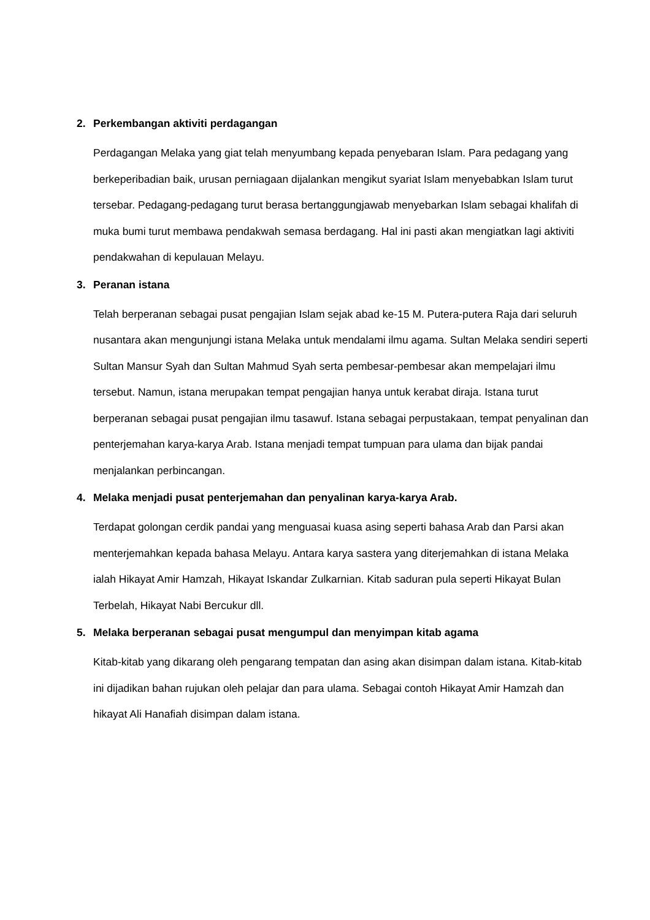2. Perkembangan aktiviti perdagangan
Perdagangan Melaka yang giat telah menyumbang kepada penyebaran Islam. Para pedagang yang berkeperibadian baik, urusan perniagaan dijalankan mengikut syariat Islam menyebabkan Islam turut tersebar. Pedagang-pedagang turut berasa bertanggungjawab menyebarkan Islam sebagai khalifah di muka bumi turut membawa pendakwah semasa berdagang. Hal ini pasti akan mengiatkan lagi aktiviti pendakwahan di kepulauan Melayu.
3. Peranan istana
Telah berperanan sebagai pusat pengajian Islam sejak abad ke-15 M. Putera-putera Raja dari seluruh nusantara akan mengunjungi istana Melaka untuk mendalami ilmu agama. Sultan Melaka sendiri seperti Sultan Mansur Syah dan Sultan Mahmud Syah serta pembesar-pembesar akan mempelajari ilmu tersebut. Namun, istana merupakan tempat pengajian hanya untuk kerabat diraja. Istana turut berperanan sebagai pusat pengajian ilmu tasawuf. Istana sebagai perpustakaan, tempat penyalinan dan penterjemahan karya-karya Arab. Istana menjadi tempat tumpuan para ulama dan bijak pandai menjalankan perbincangan.
4. Melaka menjadi pusat penterjemahan dan penyalinan karya-karya Arab.
Terdapat golongan cerdik pandai yang menguasai kuasa asing seperti bahasa Arab dan Parsi akan menterjemahkan kepada bahasa Melayu. Antara karya sastera yang diterjemahkan di istana Melaka ialah Hikayat Amir Hamzah, Hikayat Iskandar Zulkarnian. Kitab saduran pula seperti Hikayat Bulan Terbelah, Hikayat Nabi Bercukur dll.
5. Melaka berperanan sebagai pusat mengumpul dan menyimpan kitab agama
Kitab-kitab yang dikarang oleh pengarang tempatan dan asing akan disimpan dalam istana. Kitab-kitab ini dijadikan bahan rujukan oleh pelajar dan para ulama. Sebagai contoh Hikayat Amir Hamzah dan hikayat Ali Hanafiah disimpan dalam istana.